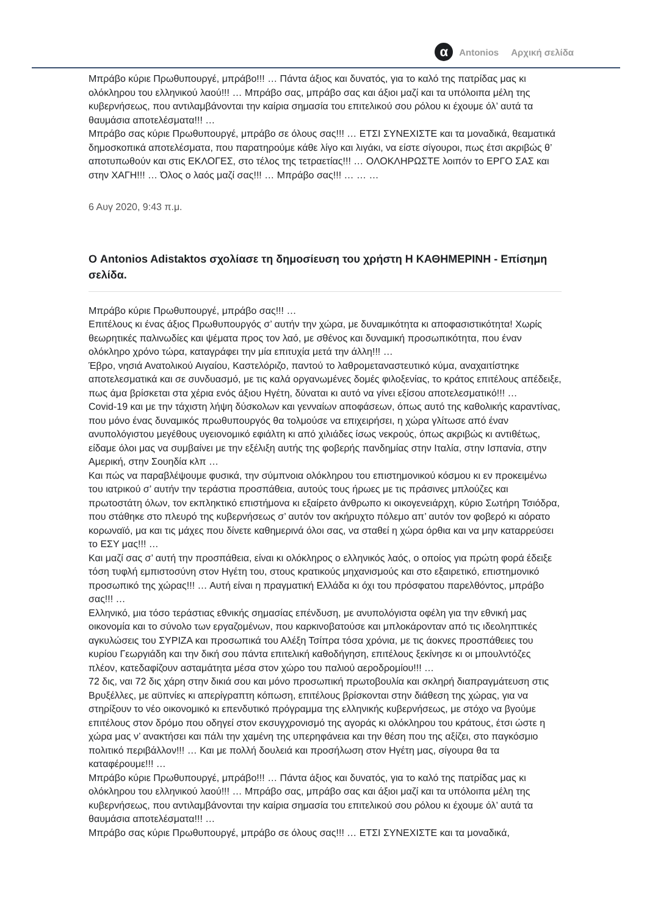α Antonios Αρχική σελίδα
Μπράβο κύριε Πρωθυπουργέ, μπράβο!!! … Πάντα άξιος και δυνατός, για το καλό της πατρίδας μας κι ολόκληρου του ελληνικού λαού!!! … Μπράβο σας, μπράβο σας και άξιοι μαζί και τα υπόλοιπα μέλη της κυβερνήσεως, που αντιλαμβάνονται την καίρια σημασία του επιτελικού σου ρόλου κι έχουμε όλ’ αυτά τα θαυμάσια αποτελέσματα!!! …
Μπράβο σας κύριε Πρωθυπουργέ, μπράβο σε όλους σας!!! … ΕΤΣΙ ΣΥΝΕΧΙΣΤΕ και τα μοναδικά, θεαματικά δημοσκοπικά αποτελέσματα, που παρατηρούμε κάθε λίγο και λιγάκι, να είστε σίγουροι, πως έτσι ακριβώς θ’ αποτυπωθούν και στις ΕΚΛΟΓΕΣ, στο τέλος της τετραετίας!!! … ΟΛΟΚΛΗΡΩΣΤΕ λοιπόν το ΕΡΓΟ ΣΑΣ και στην ΧΑΓΗ!!! … Όλος ο λαός μαζί σας!!! … Μπράβο σας!!! … … …
6 Αυγ 2020, 9:43 π.μ.
Ο Antonios Adistaktos σχολίασε τη δημοσίευση του χρήστη Η ΚΑΘΗΜΕΡΙΝΗ - Επίσημη σελίδα.
Μπράβο κύριε Πρωθυπουργέ, μπράβο σας!!! …
Επιτέλους κι ένας άξιος Πρωθυπουργός σ’ αυτήν την χώρα, με δυναμικότητα κι αποφασιστικότητα! Χωρίς θεωρητικές παλινωδίες και ψέματα προς τον λαό, με σθένος και δυναμική προσωπικότητα, που έναν ολόκληρο χρόνο τώρα, καταγράφει την μία επιτυχία μετά την άλλη!!! …
Έβρο, νησιά Ανατολικού Αιγαίου, Καστελόριζο, παντού το λαθρομεταναστευτικό κύμα, αναχαιτίστηκε αποτελεσματικά και σε συνδυασμό, με τις καλά οργανωμένες δομές φιλοξενίας, το κράτος επιτέλους απέδειξε, πως άμα βρίσκεται στα χέρια ενός άξιου Ηγέτη, δύναται κι αυτό να γίνει εξίσου αποτελεσματικό!!! …
Covid-19 και με την τάχιστη λήψη δύσκολων και γενναίων αποφάσεων, όπως αυτό της καθολικής καραντίνας, που μόνο ένας δυναμικός πρωθυπουργός θα τολμούσε να επιχειρήσει, η χώρα γλίτωσε από έναν ανυπολόγιστου μεγέθους υγειονομικό εφιάλτη κι από χιλιάδες ίσως νεκρούς, όπως ακριβώς κι αντιθέτως, είδαμε όλοι μας να συμβαίνει με την εξέλιξη αυτής της φοβερής πανδημίας στην Ιταλία, στην Ισπανία, στην Αμερική, στην Σουηδία κλπ …
Και πώς να παραβλέψουμε φυσικά, την σύμπνοια ολόκληρου του επιστημονικού κόσμου κι εν προκειμένω του ιατρικού σ’ αυτήν την τεράστια προσπάθεια, αυτούς τους ήρωες με τις πράσινες μπλούζες και πρωτοστάτη όλων, τον εκπληκτικό επιστήμονα κι εξαίρετο άνθρωπο κι οικογενειάρχη, κύριο Σωτήρη Τσιόδρα, που στάθηκε στο πλευρό της κυβερνήσεως σ’ αυτόν τον ακήρυχτο πόλεμο απ’ αυτόν τον φοβερό κι αόρατο κορωναϊό, μα και τις μάχες που δίνετε καθημερινά όλοι σας, να σταθεί η χώρα όρθια και να μην καταρρεύσει το ΕΣΥ μας!!! …
Και μαζί σας σ’ αυτή την προσπάθεια, είναι κι ολόκληρος ο ελληνικός λαός, ο οποίος για πρώτη φορά έδειξε τόση τυφλή εμπιστοσύνη στον Ηγέτη του, στους κρατικούς μηχανισμούς και στο εξαιρετικό, επιστημονικό προσωπικό της χώρας!!! … Αυτή είναι η πραγματική Ελλάδα κι όχι του πρόσφατου παρελθόντος, μπράβο σας!!! …
Ελληνικό, μια τόσο τεράστιας εθνικής σημασίας επένδυση, με ανυπολόγιστα οφέλη για την εθνική μας οικονομία και το σύνολο των εργαζομένων, που καρκινοβατούσε και μπλοκάρονταν από τις ιδεοληπτικές αγκυλώσεις του ΣΥΡΙΖΑ και προσωπικά του Αλέξη Τσίπρα τόσα χρόνια, με τις άοκνες προσπάθειες του κυρίου Γεωργιάδη και την δική σου πάντα επιτελική καθοδήγηση, επιτέλους ξεκίνησε κι οι μπουλντόζες πλέον, κατεδαφίζουν ασταμάτητα μέσα στον χώρο του παλιού αεροδρομίου!!! …
72 δις, ναι 72 δις χάρη στην δικιά σου και μόνο προσωπική πρωτοβουλία και σκληρή διαπραγμάτευση στις Βρυξέλλες, με αϋπνίες κι απερίγραπτη κόπωση, επιτέλους βρίσκονται στην διάθεση της χώρας, για να στηρίξουν το νέο οικονομικό κι επενδυτικό πρόγραμμα της ελληνικής κυβερνήσεως, με στόχο να βγούμε επιτέλους στον δρόμο που οδηγεί στον εκσυγχρονισμό της αγοράς κι ολόκληρου του κράτους, έτσι ώστε η χώρα μας ν’ ανακτήσει και πάλι την χαμένη της υπερηφάνεια και την θέση που της αξίζει, στο παγκόσμιο πολιτικό περιβάλλον!!! … Και με πολλή δουλειά και προσήλωση στον Ηγέτη μας, σίγουρα θα τα καταφέρουμε!!! …
Μπράβο κύριε Πρωθυπουργέ, μπράβο!!! … Πάντα άξιος και δυνατός, για το καλό της πατρίδας μας κι ολόκληρου του ελληνικού λαού!!! … Μπράβο σας, μπράβο σας και άξιοι μαζί και τα υπόλοιπα μέλη της κυβερνήσεως, που αντιλαμβάνονται την καίρια σημασία του επιτελικού σου ρόλου κι έχουμε όλ’ αυτά τα θαυμάσια αποτελέσματα!!! …
Μπράβο σας κύριε Πρωθυπουργέ, μπράβο σε όλους σας!!! … ΕΤΣΙ ΣΥΝΕΧΙΣΤΕ και τα μοναδικά,